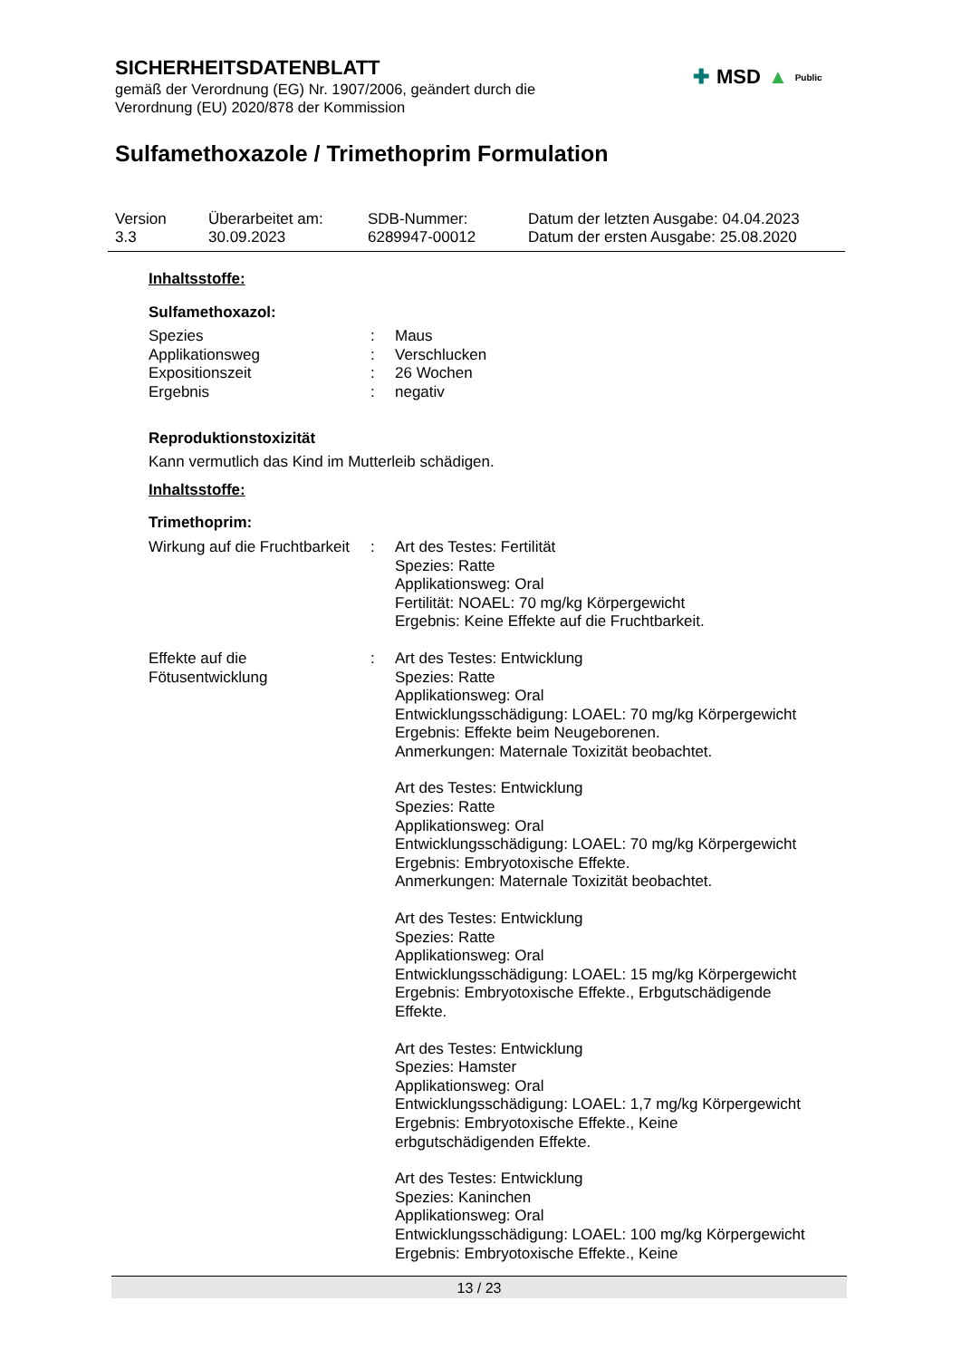SICHERHEITSDATENBLATT
gemäß der Verordnung (EG) Nr. 1907/2006, geändert durch die
Verordnung (EU) 2020/878 der Kommission
✚ MSD ▲ Public
Sulfamethoxazole / Trimethoprim Formulation
Version
3.3
Überarbeitet am:
30.09.2023
SDB-Nummer:
6289947-00012
Datum der letzten Ausgabe: 04.04.2023
Datum der ersten Ausgabe: 25.08.2020
Inhaltsstoffe:
Sulfamethoxazol:
Spezies : Maus
Applikationsweg : Verschlucken
Expositionszeit : 26 Wochen
Ergebnis : negativ
Reproduktionstoxizität
Kann vermutlich das Kind im Mutterleib schädigen.
Inhaltsstoffe:
Trimethoprim:
Wirkung auf die Fruchtbarkeit
: Art des Testes: Fertilität
Spezies: Ratte
Applikationsweg: Oral
Fertilität: NOAEL: 70 mg/kg Körpergewicht
Ergebnis: Keine Effekte auf die Fruchtbarkeit.
Effekte auf die
Fötusentwicklung
: Art des Testes: Entwicklung
Spezies: Ratte
Applikationsweg: Oral
Entwicklungsschädigung: LOAEL: 70 mg/kg Körpergewicht
Ergebnis: Effekte beim Neugeborenen.
Anmerkungen: Maternale Toxizität beobachtet.
Art des Testes: Entwicklung
Spezies: Ratte
Applikationsweg: Oral
Entwicklungsschädigung: LOAEL: 70 mg/kg Körpergewicht
Ergebnis: Embryotoxische Effekte.
Anmerkungen: Maternale Toxizität beobachtet.
Art des Testes: Entwicklung
Spezies: Ratte
Applikationsweg: Oral
Entwicklungsschädigung: LOAEL: 15 mg/kg Körpergewicht
Ergebnis: Embryotoxische Effekte., Erbgutschädigende
Effekte.
Art des Testes: Entwicklung
Spezies: Hamster
Applikationsweg: Oral
Entwicklungsschädigung: LOAEL: 1,7 mg/kg Körpergewicht
Ergebnis: Embryotoxische Effekte., Keine
erbgutschädigenden Effekte.
Art des Testes: Entwicklung
Spezies: Kaninchen
Applikationsweg: Oral
Entwicklungsschädigung: LOAEL: 100 mg/kg Körpergewicht
Ergebnis: Embryotoxische Effekte., Keine
13 / 23